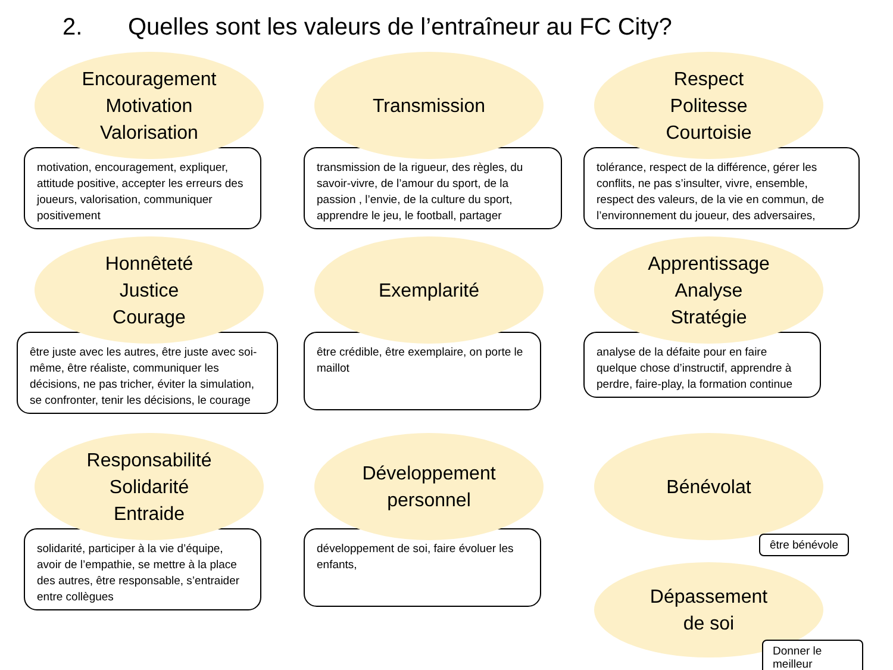2. Quelles sont les valeurs de l’entraîneur au FC City?
Encouragement
Motivation
Valorisation
motivation, encouragement, expliquer, attitude positive, accepter les erreurs des joueurs, valorisation, communiquer positivement
Transmission
transmission de la rigueur, des règles, du savoir-vivre, de l’amour du sport, de la passion , l’envie, de la culture du sport, apprendre le jeu, le football, partager
Respect
Politesse
Courtoisie
tolérance, respect de la différence, gérer les conflits, ne pas s’insulter, vivre, ensemble, respect des valeurs, de la vie en commun, de l’environnement du joueur, des adversaires,
Honnêteté
Justice
Courage
être juste avec les autres, être juste avec soi-même, être réaliste, communiquer les décisions, ne pas tricher, éviter la simulation, se confronter, tenir les décisions, le courage
Exemplarité
être crédible, être exemplaire, on porte le maillot
Apprentissage
Analyse
Stratégie
analyse de la défaite pour en faire quelque chose d’instructif, apprendre à perdre, faire-play, la formation continue
Responsabilité
Solidarité
Entraide
solidarité, participer à la vie d’équipe, avoir de l’empathie, se mettre à la place des autres, être responsable, s’entraider entre collègues
Développement
personnel
développement de soi, faire évoluer les enfants,
Bénévolat
être bénévole
Dépassement
de soi
Donner le meilleur